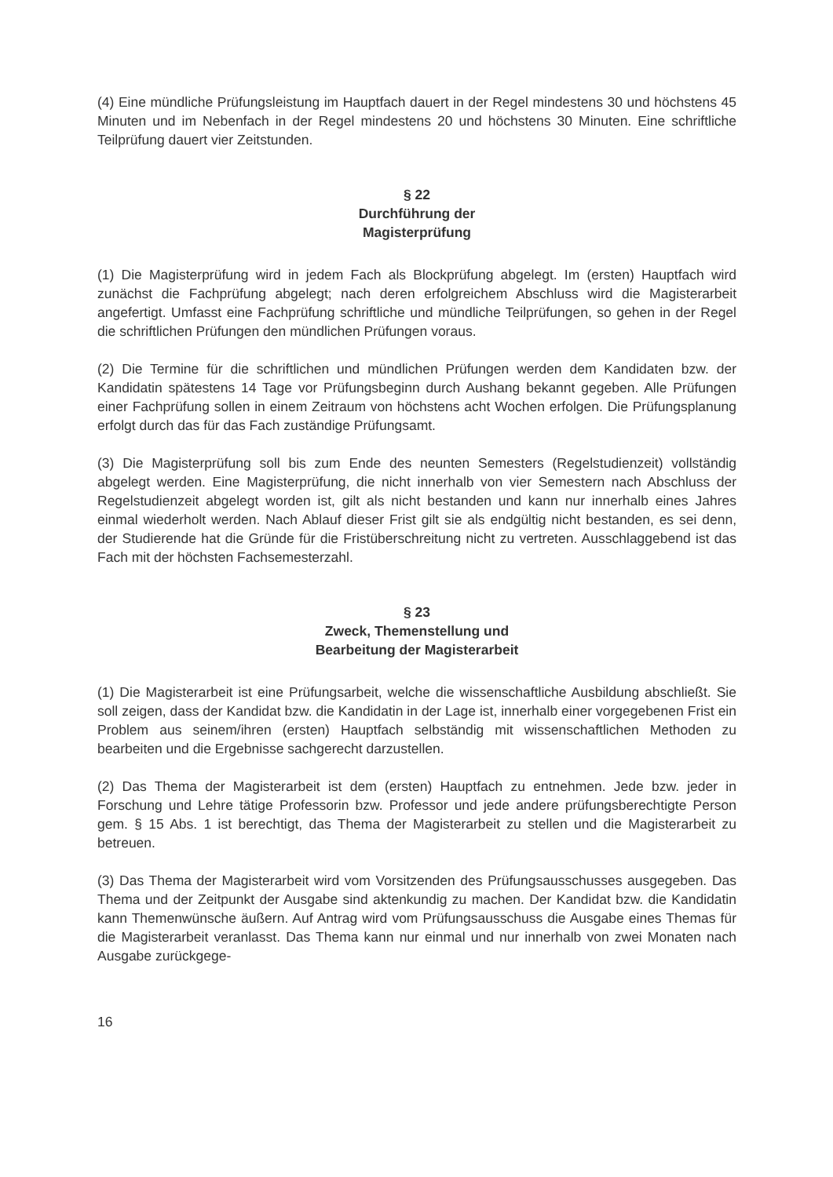(4) Eine mündliche Prüfungsleistung im Hauptfach dauert in der Regel mindestens 30 und höchstens 45 Minuten und im Nebenfach in der Regel mindestens 20 und höchstens 30 Minuten. Eine schriftliche Teilprüfung dauert vier Zeitstunden.
§ 22
Durchführung der
Magisterprüfung
(1) Die Magisterprüfung wird in jedem Fach als Blockprüfung abgelegt. Im (ersten) Hauptfach wird zunächst die Fachprüfung abgelegt; nach deren erfolgreichem Abschluss wird die Magisterarbeit angefertigt. Umfasst eine Fachprüfung schriftliche und mündliche Teilprüfungen, so gehen in der Regel die schriftlichen Prüfungen den mündlichen Prüfungen voraus.
(2) Die Termine für die schriftlichen und mündlichen Prüfungen werden dem Kandidaten bzw. der Kandidatin spätestens 14 Tage vor Prüfungsbeginn durch Aushang bekannt gegeben. Alle Prüfungen einer Fachprüfung sollen in einem Zeitraum von höchstens acht Wochen erfolgen. Die Prüfungsplanung erfolgt durch das für das Fach zuständige Prüfungsamt.
(3) Die Magisterprüfung soll bis zum Ende des neunten Semesters (Regelstudienzeit) vollständig abgelegt werden. Eine Magisterprüfung, die nicht innerhalb von vier Semestern nach Abschluss der Regelstudienzeit abgelegt worden ist, gilt als nicht bestanden und kann nur innerhalb eines Jahres einmal wiederholt werden. Nach Ablauf dieser Frist gilt sie als endgültig nicht bestanden, es sei denn, der Studierende hat die Gründe für die Fristüberschreitung nicht zu vertreten. Ausschlaggebend ist das Fach mit der höchsten Fachsemesterzahl.
§ 23
Zweck, Themenstellung und
Bearbeitung der Magisterarbeit
(1) Die Magisterarbeit ist eine Prüfungsarbeit, welche die wissenschaftliche Ausbildung abschließt. Sie soll zeigen, dass der Kandidat bzw. die Kandidatin in der Lage ist, innerhalb einer vorgegebenen Frist ein Problem aus seinem/ihren (ersten) Hauptfach selbständig mit wissenschaftlichen Methoden zu bearbeiten und die Ergebnisse sachgerecht darzustellen.
(2) Das Thema der Magisterarbeit ist dem (ersten) Hauptfach zu entnehmen. Jede bzw. jeder in Forschung und Lehre tätige Professorin bzw. Professor und jede andere prüfungsberechtigte Person gem. § 15 Abs. 1 ist berechtigt, das Thema der Magisterarbeit zu stellen und die Magisterarbeit zu betreuen.
(3) Das Thema der Magisterarbeit wird vom Vorsitzenden des Prüfungsausschusses ausgegeben. Das Thema und der Zeitpunkt der Ausgabe sind aktenkundig zu machen. Der Kandidat bzw. die Kandidatin kann Themenwünsche äußern. Auf Antrag wird vom Prüfungsausschuss die Ausgabe eines Themas für die Magisterarbeit veranlasst. Das Thema kann nur einmal und nur innerhalb von zwei Monaten nach Ausgabe zurückgege-
16